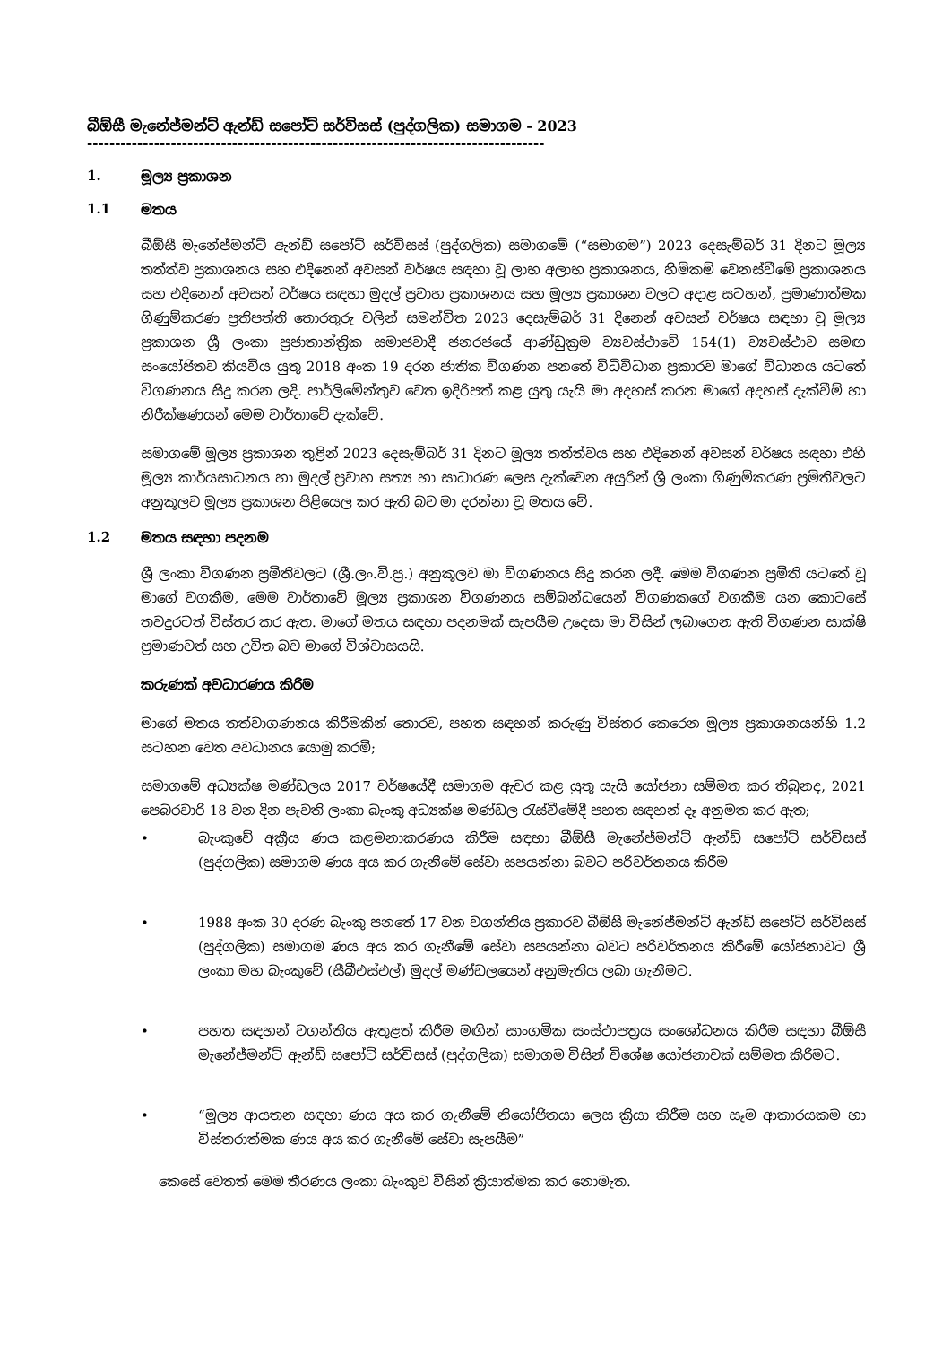බීඕසී මැනේජ්මන්ට් ඇන්ඩ් සපෝට් සර්විසස් (පුද්ගලික) සමාගම - 2023
--------------------------------------------------------------------------------------
1. මූල්‍ය ප්‍රකාශන
1.1 මතය
බීඕසී මැනේජ්මන්ට් ඇන්ඩ් සපෝට් සර්විසස් (පුද්ගලික) සමාගමේ (“සමාගම”) 2023 දෙසැම්බර් 31 දිනට මූල්‍ය තත්ත්ව ප්‍රකාශනය සහ එදිනෙන් අවසන් වර්ෂය සඳහා වූ ලාභ අලාභ ප්‍රකාශනය, හිමිකම් වෙනස්වීමේ ප්‍රකාශනය සහ එදිනෙන් අවසන් වර්ෂය සඳහා මුදල් ප්‍රවාහ ප්‍රකාශනය සහ මූල්‍ය ප්‍රකාශන වලට අදාළ සටහන්, ප්‍රමාණාත්මක ගිණුම්කරණ ප්‍රතිපත්ති තොරතුරු වලින් සමන්විත 2023 දෙසැම්බර් 31 දිනෙන් අවසන් වර්ෂය සඳහා වූ මූල්‍ය ප්‍රකාශන ශ්‍රී ලංකා ප්‍රජාතාන්ත්‍රික සමාජවාදී ජනරජයේ ආණ්ඩුක්‍රම ව්‍යවස්ථාවේ 154(1) ව්‍යවස්ථාව සමඟ සංයෝජිතව කියවිය යුතු 2018 අංක 19 දරන ජාතික විගණන පනතේ විධිවිධාන ප්‍රකාරව මාගේ විධානය යටතේ විගණනය සිදු කරන ලදි. පාර්ලිමේන්තුව වෙත ඉදිරිපත් කළ යුතු යැයි මා අදහස් කරන මාගේ අදහස් දැක්වීම් හා නිරීක්ෂණයන් මෙම වාර්තාවේ දැක්වේ.
සමාගමේ මූල්‍ය ප්‍රකාශන තුළින් 2023 දෙසැම්බර් 31 දිනට මූල්‍ය තත්ත්වය සහ එදිනෙන් අවසන් වර්ෂය සඳහා එහි මූල්‍ය කාර්යසාධනය හා මුදල් ප්‍රවාහ සත්‍ය හා සාධාරණ ලෙස දැක්වෙන අයුරින් ශ්‍රී ලංකා ගිණුම්කරණ ප්‍රමිතිවලට අනුකූලව මූල්‍ය ප්‍රකාශන පිළියෙල කර ඇති බව මා දරන්නා වූ මතය වේ.
1.2 මතය සඳහා පදනම
ශ්‍රී ලංකා විගණන ප්‍රමිතිවලට (ශ්‍රී.ලං.වි.ප්‍ර.) අනුකූලව මා විගණනය සිදු කරන ලදී. මෙම විගණන ප්‍රමිති යටතේ වූ මාගේ වගකීම, මෙම වාර්තාවේ මූල්‍ය ප්‍රකාශන විගණනය සම්බන්ධයෙන් විගණකගේ වගකීම යන කොටසේ තවදුරටත් විස්තර කර ඇත. මාගේ මතය සඳහා පදනමක් සැපයීම උදෙසා මා විසින් ලබාගෙන ඇති විගණන සාක්ෂි ප්‍රමාණවත් සහ උචිත බව මාගේ විශ්වාසයයි.
කරුණක් අවධාරණය කිරීම
මාගේ මතය තත්වාගණනය කිරීමකින් තොරව, පහත සඳහන් කරුණු විස්තර කෙරෙන මූල්‍ය ප්‍රකාශනයන්හි 1.2 සටහන වෙත අවධානය යොමු කරමි;
සමාගමේ අධ්‍යක්ෂ මණ්ඩලය 2017 වර්ෂයේදී සමාගම ඇවර කළ යුතු යැයි යෝජනා සම්මත කර තිබුනද, 2021 පෙබරවාරි 18 වන දින පැවති ලංකා බැංකු අධ්‍යක්ෂ මණ්ඩල රැස්වීමේදී පහත සඳහන් දෑ අනුමත කර ඇත;
• බැංකුවේ අක්‍රීය ණය කළමනාකරණය කිරීම සඳහා බීඕසී මැනේජ්මන්ට් ඇන්ඩ් සපෝට් සර්විසස් (පුද්ගලික) සමාගම ණය අය කර ගැනීමේ සේවා සපයන්නා බවට පරිවර්තනය කිරීම
• 1988 අංක 30 දරණ බැංකු පනතේ 17 වන වගන්තිය ප්‍රකාරව බීඕසී මැනේජ්මන්ට් ඇන්ඩ් සපෝට් සර්විසස් (පුද්ගලික) සමාගම ණය අය කර ගැනීමේ සේවා සපයන්නා බවට පරිවර්තනය කිරීමේ යෝජනාවට ශ්‍රී ලංකා මහ බැංකුවේ (සීබීඑස්එල්) මුදල් මණ්ඩලයෙන් අනුමැතිය ලබා ගැනීමට.
• පහත සඳහන් වගන්තිය ඇතුළත් කිරීම මඟින් සාංගමික සංස්ථාපත්‍රය සංශෝධනය කිරීම සඳහා බීඕසී මැනේජ්මන්ට් ඇන්ඩ් සපෝට් සර්විසස් (පුද්ගලික) සමාගම විසින් විශේෂ යෝජනාවක් සම්මත කිරීමට.
• “මූල්‍ය ආයතන සඳහා ණය අය කර ගැනීමේ නියෝජිතයා ලෙස ක්‍රියා කිරීම සහ සෑම ආකාරයකම හා විස්තරාත්මක ණය අය කර ගැනීමේ සේවා සැපයීම”
කෙසේ වෙතත් මෙම තීරණය ලංකා බැංකුව විසින් ක්‍රියාත්මක කර නොමැත.